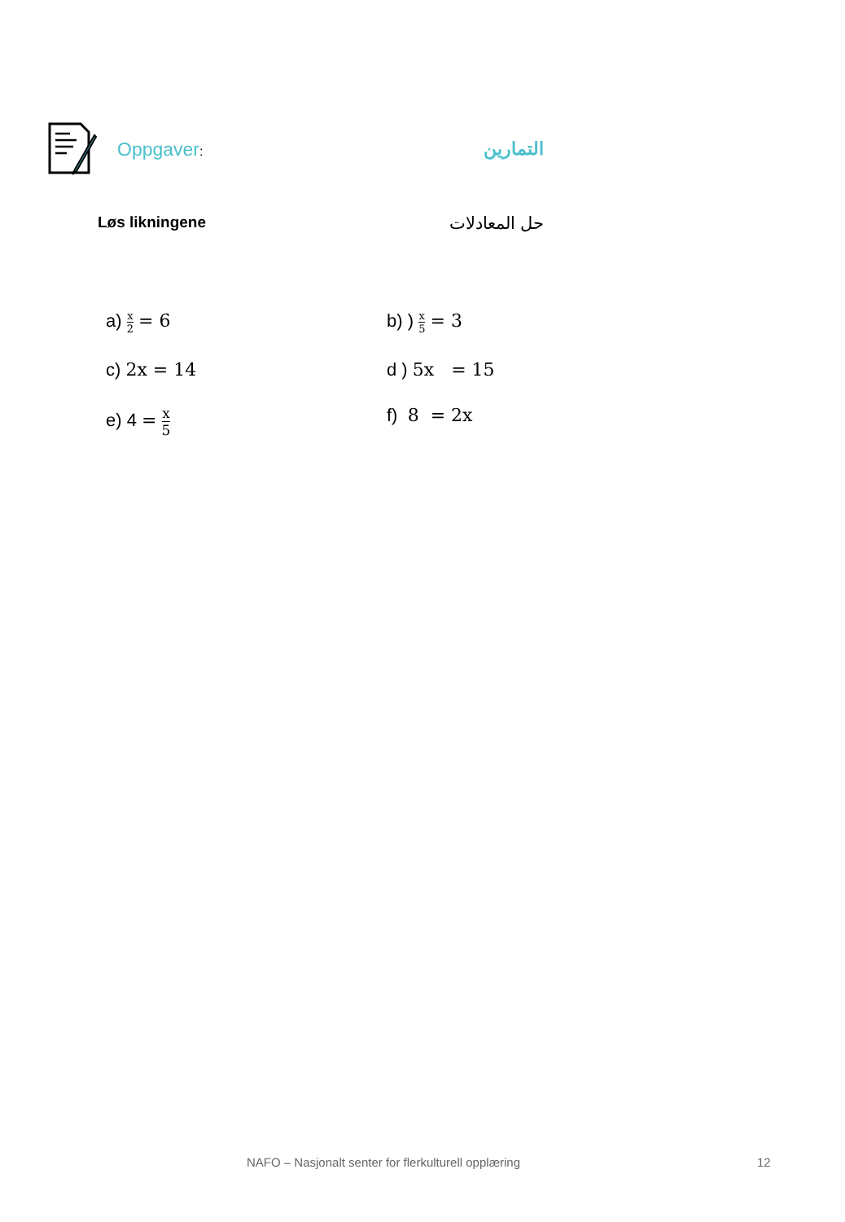Oppgaver: التمارين
Løs likningene حل المعادلات
a) x 2 = 6
b) ) x 5 = 3
c) 2x = 14
d ) 5x = 15
e) 4 = x 5
f) 8 = 2x
NAFO – Nasjonalt senter for flerkulturell opplæring 12